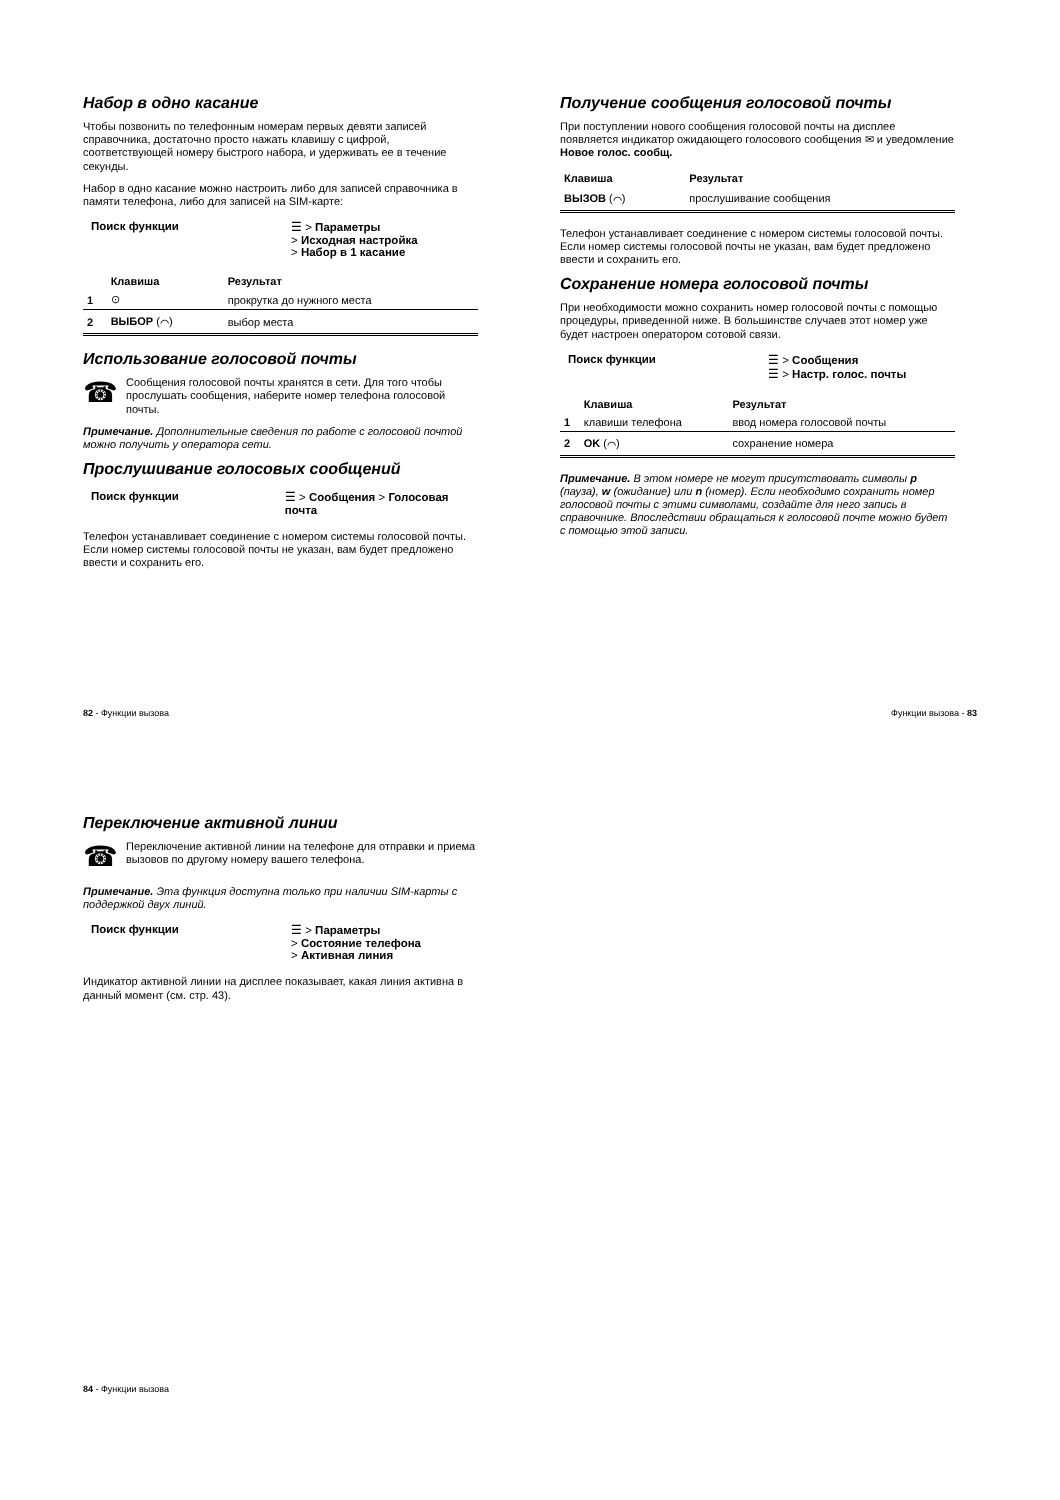Набор в одно касание
Чтобы позвонить по телефонным номерам первых девяти записей справочника, достаточно просто нажать клавишу с цифрой, соответствующей номеру быстрого набора, и удерживать ее в течение секунды.
Набор в одно касание можно настроить либо для записей справочника в памяти телефона, либо для записей на SIM-карте:
Поиск функции ☰ > Параметры
> Исходная настройка
> Набор в 1 касание
| | Клавиша | Результат |
| --- | --- | --- |
| 1 | ⊙ | прокрутка до нужного места |
| 2 | ВЫБОР (⌒) | выбор места |
Использование голосовой почты
☎
Сообщения голосовой почты хранятся в сети. Для того чтобы прослушать сообщения, наберите номер телефона голосовой почты.
Примечание. Дополнительные сведения по работе с голосовой почтой можно получить у оператора сети.
Прослушивание голосовых сообщений
Поиск функции ☰ > Сообщения > Голосовая почта
Телефон устанавливает соединение с номером системы голосовой почты. Если номер системы голосовой почты не указан, вам будет предложено ввести и сохранить его.
Получение сообщения голосовой почты
При поступлении нового сообщения голосовой почты на дисплее появляется индикатор ожидающего голосового сообщения ✉ и уведомление Новое голос. сообщ.
| Клавиша | Результат |
| --- | --- |
| ВЫЗОВ (⌒) | прослушивание сообщения |
Телефон устанавливает соединение с номером системы голосовой почты. Если номер системы голосовой почты не указан, вам будет предложено ввести и сохранить его.
Сохранение номера голосовой почты
При необходимости можно сохранить номер голосовой почты с помощью процедуры, приведенной ниже. В большинстве случаев этот номер уже будет настроен оператором сотовой связи.
Поиск функции ☰ > Сообщения
☰ > Настр. голос. почты
| | Клавиша | Результат |
| --- | --- | --- |
| 1 | клавиши телефона | ввод номера голосовой почты |
| 2 | OK (⌒) | сохранение номера |
Примечание. В этом номере не могут присутствовать символы p (пауза), w (ожидание) или n (номер). Если необходимо сохранить номер голосовой почты с этими символами, создайте для него запись в справочнике. Впоследствии обращаться к голосовой почте можно будет с помощью этой записи.
82 - Функции вызова Функции вызова - 83
Переключение активной линии
☎
Переключение активной линии на телефоне для отправки и приема вызовов по другому номеру вашего телефона.
Примечание. Эта функция доступна только при наличии SIM-карты с поддержкой двух линий.
Поиск функции ☰ > Параметры
> Состояние телефона
> Активная линия
Индикатор активной линии на дисплее показывает, какая линия активна в данный момент (см. стр. 43).
84 - Функции вызова